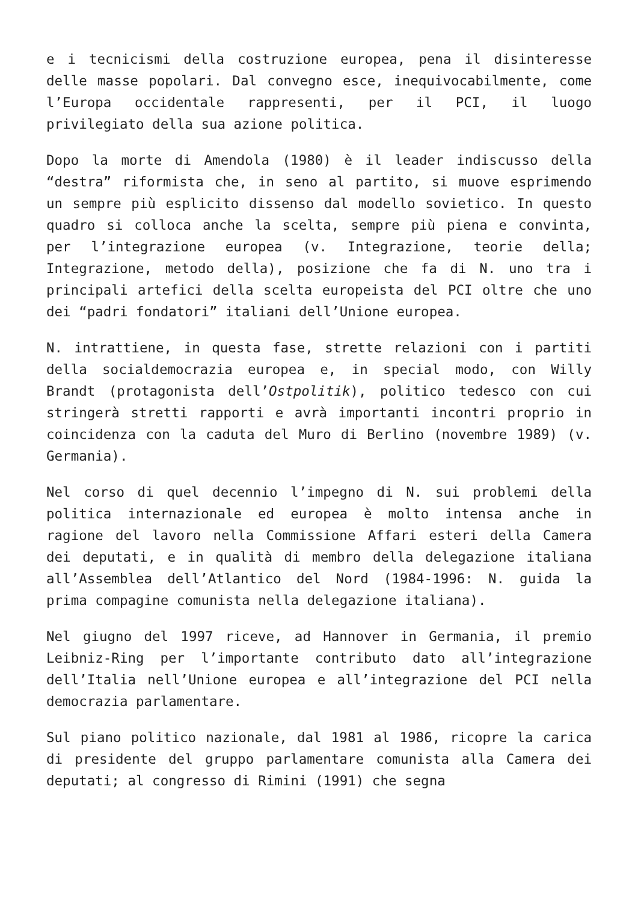e i tecnicismi della costruzione europea, pena il disinteresse delle masse popolari. Dal convegno esce, inequivocabilmente, come l’Europa occidentale rappresenti, per il PCI, il luogo privilegiato della sua azione politica.
Dopo la morte di Amendola (1980) è il leader indiscusso della “destra” riformista che, in seno al partito, si muove esprimendo un sempre più esplicito dissenso dal modello sovietico. In questo quadro si colloca anche la scelta, sempre più piena e convinta, per l’integrazione europea (v. Integrazione, teorie della; Integrazione, metodo della), posizione che fa di N. uno tra i principali artefici della scelta europeista del PCI oltre che uno dei “padri fondatori” italiani dell’Unione europea.
N. intrattiene, in questa fase, strette relazioni con i partiti della socialdemocrazia europea e, in special modo, con Willy Brandt (protagonista dell’Ostpolitik), politico tedesco con cui stringerà stretti rapporti e avrà importanti incontri proprio in coincidenza con la caduta del Muro di Berlino (novembre 1989) (v. Germania).
Nel corso di quel decennio l’impegno di N. sui problemi della politica internazionale ed europea è molto intensa anche in ragione del lavoro nella Commissione Affari esteri della Camera dei deputati, e in qualità di membro della delegazione italiana all’Assemblea dell’Atlantico del Nord (1984-1996: N. guida la prima compagine comunista nella delegazione italiana).
Nel giugno del 1997 riceve, ad Hannover in Germania, il premio Leibniz-Ring per l’importante contributo dato all’integrazione dell’Italia nell’Unione europea e all’integrazione del PCI nella democrazia parlamentare.
Sul piano politico nazionale, dal 1981 al 1986, ricopre la carica di presidente del gruppo parlamentare comunista alla Camera dei deputati; al congresso di Rimini (1991) che segna